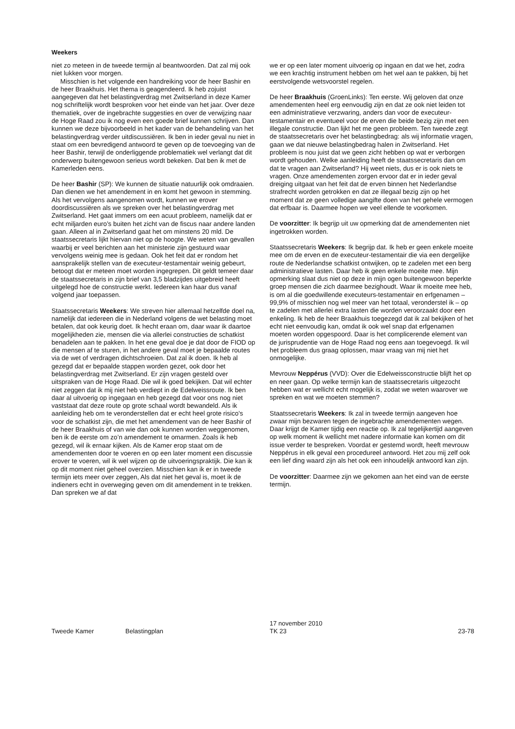Weekers
niet zo meteen in de tweede termijn al beantwoorden. Dat zal mij ook niet lukken voor morgen.
Misschien is het volgende een handreiking voor de heer Bashir en de heer Braakhuis. Het thema is geagendeerd. Ik heb zojuist aangegeven dat het belastingverdrag met Zwitserland in deze Kamer nog schriftelijk wordt besproken voor het einde van het jaar. Over deze thematiek, over de ingebrachte suggesties en over de verwijzing naar de Hoge Raad zou ik nog even een goede brief kunnen schrijven. Dan kunnen we deze bijvoorbeeld in het kader van de behandeling van het belastingverdrag verder uitdiscussiëren. Ik ben in ieder geval nu niet in staat om een bevredigend antwoord te geven op de toevoeging van de heer Bashir, terwijl de onderliggende problematiek wel verlangt dat dit onderwerp buitengewoon serieus wordt bekeken. Dat ben ik met de Kamerleden eens.
De heer Bashir (SP): We kunnen de situatie natuurlijk ook omdraaien. Dan dienen we het amendement in en komt het gewoon in stemming. Als het vervolgens aangenomen wordt, kunnen we erover doordiscussiëren als we spreken over het belastingverdrag met Zwitserland. Het gaat immers om een acuut probleem, namelijk dat er echt miljarden euro’s buiten het zicht van de fiscus naar andere landen gaan. Alleen al in Zwitserland gaat het om minstens 20 mld. De staatssecretaris lijkt hiervan niet op de hoogte. We weten van gevallen waarbij er veel berichten aan het ministerie zijn gestuurd waar vervolgens weinig mee is gedaan. Ook het feit dat er rondom het aansprakelijk stellen van de executeur-testamentair weinig gebeurt, betoogt dat er meteen moet worden ingegrepen. Dit geldt temeer daar de staatssecretaris in zijn brief van 3,5 bladzijdes uitgebreid heeft uitgelegd hoe de constructie werkt. Iedereen kan haar dus vanaf volgend jaar toepassen.
Staatssecretaris Weekers: We streven hier allemaal hetzelfde doel na, namelijk dat iedereen die in Nederland volgens de wet belasting moet betalen, dat ook keurig doet. Ik hecht eraan om, daar waar ik daartoe mogelijkheden zie, mensen die via allerlei constructies de schatkist benadelen aan te pakken. In het ene geval doe je dat door de FIOD op die mensen af te sturen, in het andere geval moet je bepaalde routes via de wet of verdragen dichtschroeien. Dat zal ik doen. Ik heb al gezegd dat er bepaalde stappen worden gezet, ook door het belastingverdrag met Zwitserland. Er zijn vragen gesteld over uitspraken van de Hoge Raad. Die wil ik goed bekijken. Dat wil echter niet zeggen dat ik mij niet heb verdiept in de Edelweissroute. Ik ben daar al uitvoerig op ingegaan en heb gezegd dat voor ons nog niet vaststaat dat deze route op grote schaal wordt bewandeld. Als ik aanleiding heb om te veronderstellen dat er echt heel grote risico’s voor de schatkist zijn, die met het amendement van de heer Bashir of de heer Braakhuis of van wie dan ook kunnen worden weggenomen, ben ik de eerste om zo’n amendement te omarmen. Zoals ik heb gezegd, wil ik ernaar kijken. Als de Kamer erop staat om de amendementen door te voeren en op een later moment een discussie erover te voeren, wil ik wel wijzen op de uitvoeringspraktijk. Die kan ik op dit moment niet geheel overzien. Misschien kan ik er in tweede termijn iets meer over zeggen, Als dat niet het geval is, moet ik de indieners echt in overweging geven om dit amendement in te trekken. Dan spreken we af dat
we er op een later moment uitvoerig op ingaan en dat we het, zodra we een krachtig instrument hebben om het wel aan te pakken, bij het eerstvolgende wetsvoorstel regelen.
De heer Braakhuis (GroenLinks): Ten eerste. Wij geloven dat onze amendementen heel erg eenvoudig zijn en dat ze ook niet leiden tot een administratieve verzwaring, anders dan voor de executeur-testamentair en eventueel voor de erven die beide bezig zijn met een illegale constructie. Dan lijkt het me geen probleem. Ten tweede zegt de staatssecretaris over het belastingbedrag: als wij informatie vragen, gaan we dat nieuwe belastingbedrag halen in Zwitserland. Het probleem is nou juist dat we geen zicht hebben op wat er verborgen wordt gehouden. Welke aanleiding heeft de staatssecretaris dan om dat te vragen aan Zwitserland? Hij weet niets, dus er is ook niets te vragen. Onze amendementen zorgen ervoor dat er in ieder geval dreiging uitgaat van het feit dat de erven binnen het Nederlandse strafrecht worden getrokken en dat ze illegaal bezig zijn op het moment dat ze geen volledige aangifte doen van het gehele vermogen dat erfbaar is. Daarmee hopen we veel ellende te voorkomen.
De voorzitter: Ik begrijp uit uw opmerking dat de amendementen niet ingetrokken worden.
Staatssecretaris Weekers: Ik begrijp dat. Ik heb er geen enkele moeite mee om de erven en de executeur-testamentair die via een dergelijke route de Nederlandse schatkist ontwijken, op te zadelen met een berg administratieve lasten. Daar heb ik geen enkele moeite mee. Mijn opmerking slaat dus niet op deze in mijn ogen buitengewoon beperkte groep mensen die zich daarmee bezighoudt. Waar ik moeite mee heb, is om al die goedwillende executeurs-testamentair en erfgenamen – 99,9% of misschien nog wel meer van het totaal, veronderstel ik – op te zadelen met allerlei extra lasten die worden veroorzaakt door een enkeling. Ik heb de heer Braakhuis toegezegd dat ik zal bekijken of het echt niet eenvoudig kan, omdat ik ook wel snap dat erfgenamen moeten worden opgespoord. Daar is het complicerende element van de jurisprudentie van de Hoge Raad nog eens aan toegevoegd. Ik wil het probleem dus graag oplossen, maar vraag van mij niet het onmogelijke.
Mevrouw Neppérus (VVD): Over die Edelweissconstructie blijft het op en neer gaan. Op welke termijn kan de staatssecretaris uitgezocht hebben wat er wellicht echt mogelijk is, zodat we weten waarover we spreken en wat we moeten stemmen?
Staatssecretaris Weekers: Ik zal in tweede termijn aangeven hoe zwaar mijn bezwaren tegen de ingebrachte amendementen wegen. Daar krijgt de Kamer tijdig een reactie op. Ik zal tegelijkertijd aangeven op welk moment ik wellicht met nadere informatie kan komen om dit issue verder te bespreken. Voordat er gestemd wordt, heeft mevrouw Neppérus in elk geval een procedureel antwoord. Het zou mij zelf ook een lief ding waard zijn als het ook een inhoudelijk antwoord kan zijn.
De voorzitter: Daarmee zijn we gekomen aan het eind van de eerste termijn.
Tweede Kamer Belastingplan
17 november 2010
TK 23
23-78